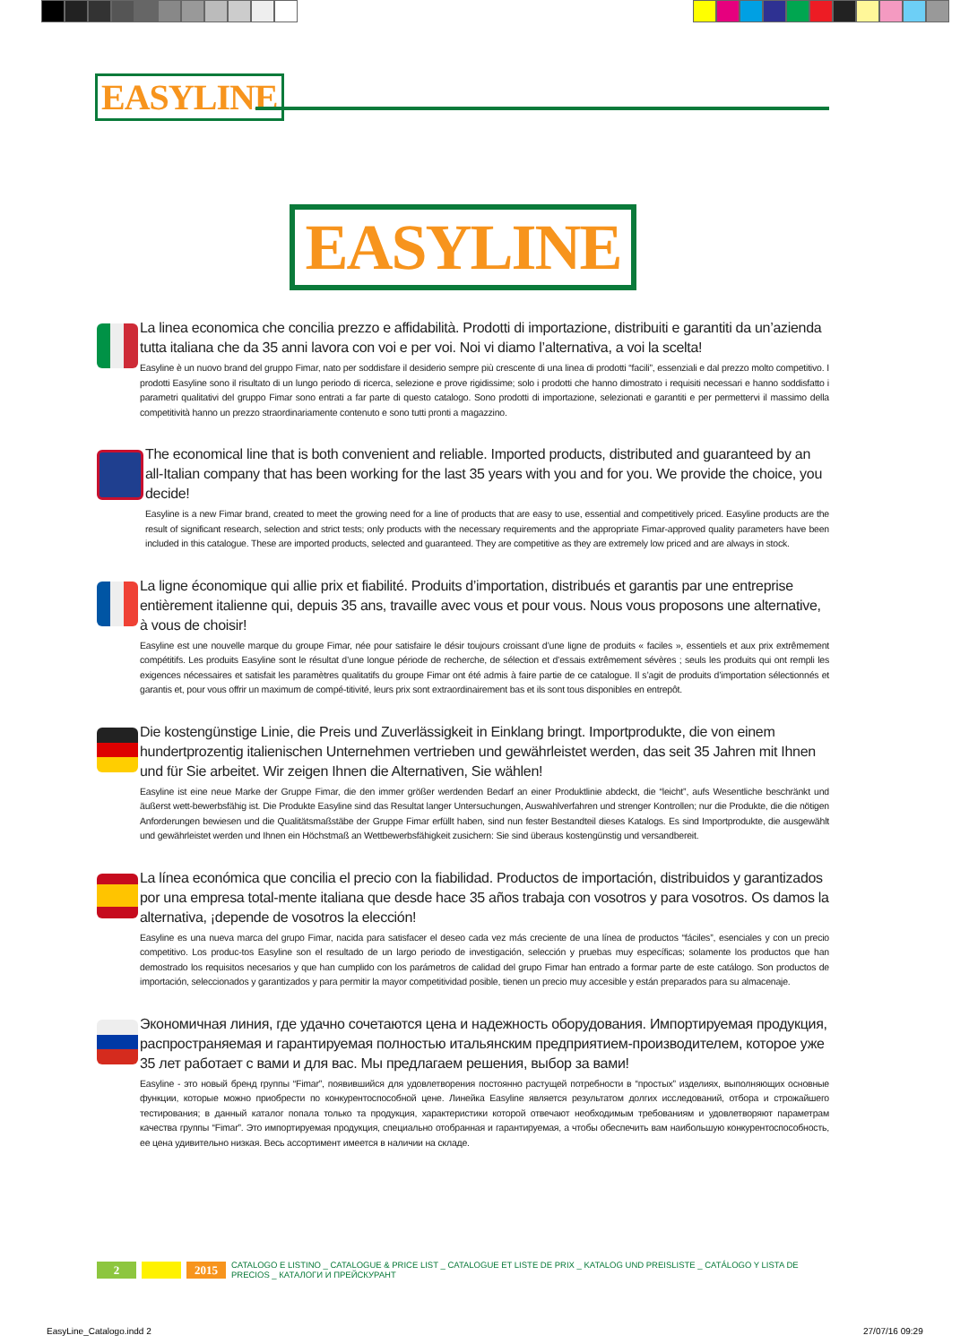EASYLINE
EASYLINE
La linea economica che concilia prezzo e affidabilità. Prodotti di importazione, distribuiti e garantiti da un’azienda tutta italiana che da 35 anni lavora con voi e per voi. Noi vi diamo l’alternativa, a voi la scelta!
Easyline è un nuovo brand del gruppo Fimar, nato per soddisfare il desiderio sempre più crescente di una linea di prodotti “facili”, essenziali e dal prezzo molto competitivo. I prodotti Easyline sono il risultato di un lungo periodo di ricerca, selezione e prove rigidissime; solo i prodotti che hanno dimostrato i requisiti necessari e hanno soddisfatto i parametri qualitativi del gruppo Fimar sono entrati a far parte di questo catalogo. Sono prodotti di importazione, selezionati e garantiti e per permettervi il massimo della competitività hanno un prezzo straordinariamente contenuto e sono tutti pronti a magazzino.
The economical line that is both convenient and reliable. Imported products, distributed and guaranteed by an all-Italian company that has been working for the last 35 years with you and for you. We provide the choice, you decide!
Easyline is a new Fimar brand, created to meet the growing need for a line of products that are easy to use, essential and competitively priced. Easyline products are the result of significant research, selection and strict tests; only products with the necessary requirements and the appropriate Fimar-approved quality parameters have been included in this catalogue. These are imported products, selected and guaranteed. They are competitive as they are extremely low priced and are always in stock.
La ligne économique qui allie prix et fiabilité. Produits d’importation, distribués et garantis par une entreprise entièrement italienne qui, depuis 35 ans, travaille avec vous et pour vous. Nous vous proposons une alternative, à vous de choisir!
Easyline est une nouvelle marque du groupe Fimar, née pour satisfaire le désir toujours croissant d’une ligne de produits « faciles », essentiels et aux prix extrêmement compétitifs. Les produits Easyline sont le résultat d’une longue période de recherche, de sélection et d’essais extrêmement sévères ; seuls les produits qui ont rempli les exigences nécessaires et satisfait les paramètres qualitatifs du groupe Fimar ont été admis à faire partie de ce catalogue. Il s’agit de produits d’importation sélectionnés et garantis et, pour vous offrir un maximum de compé-titivité, leurs prix sont extraordinairement bas et ils sont tous disponibles en entrepôt.
Die kostengünstige Linie, die Preis und Zuverlässigkeit in Einklang bringt. Importprodukte, die von einem hundertprozentig italienischen Unternehmen vertrieben und gewährleistet werden, das seit 35 Jahren mit Ihnen und für Sie arbeitet. Wir zeigen Ihnen die Alternativen, Sie wählen!
Easyline ist eine neue Marke der Gruppe Fimar, die den immer größer werdenden Bedarf an einer Produktlinie abdeckt, die “leicht”, aufs Wesentliche beschränkt und äußerst wett-bewerbsfähig ist. Die Produkte Easyline sind das Resultat langer Untersuchungen, Auswahlverfahren und strenger Kontrollen; nur die Produkte, die die nötigen Anforderungen bewiesen und die Qualitätsmaßstäbe der Gruppe Fimar erfüllt haben, sind nun fester Bestandteil dieses Katalogs. Es sind Importprodukte, die ausgewählt und gewährleistet werden und Ihnen ein Höchstmaß an Wettbewerbsfähigkeit zusichern: Sie sind überaus kostengünstig und versandbereit.
La línea económica que concilia el precio con la fiabilidad. Productos de importación, distribuidos y garantizados por una empresa total-mente italiana que desde hace 35 años trabaja con vosotros y para vosotros. Os damos la alternativa, ¡depende de vosotros la elección!
Easyline es una nueva marca del grupo Fimar, nacida para satisfacer el deseo cada vez más creciente de una línea de productos “fáciles”, esenciales y con un precio competitivo. Los produc-tos Easyline son el resultado de un largo periodo de investigación, selección y pruebas muy específicas; solamente los productos que han demostrado los requisitos necesarios y que han cumplido con los parámetros de calidad del grupo Fimar han entrado a formar parte de este catálogo. Son productos de importación, seleccionados y garantizados y para permitir la mayor competitividad posible, tienen un precio muy accesible y están preparados para su almacenaje.
Экономичная линия, где удачно сочетаются цена и надежность оборудования. Импортируемая продукция, распространяемая и гарантируемая полностью итальянским предприятием-производителем, которое уже 35 лет работает с вами и для вас. Мы предлагаем решения, выбор за вами!
Easyline - это новый бренд группы “Fimar”, появившийся для удовлетворения постоянно растущей потребности в “простых” изделиях, выполняющих основные функции, которые можно приобрести по конкурентоспособной цене. Линейка Easyline является результатом долгих исследований, отбора и строжайшего тестирования; в данный каталог попала только та продукция, характеристики которой отвечают необходимым требованиям и удовлетворяют параметрам качества группы “Fimar”. Это импортируемая продукция, специально отобранная и гарантируемая, а чтобы обеспечить вам наибольшую конкурентоспособность, ее цена удивительно низкая. Весь ассортимент имеется в наличии на складе.
2 2015
CATALOGO E LISTINO _ CATALOGUE & PRICE LIST _ CATALOGUE ET LISTE DE PRIX _ KATALOG UND PREISLISTE _ CATÁLOGO Y LISTA DE PRECIOS _ КАТАЛОГИ И ПРЕЙСКУРАНТ
EasyLine_Catalogo.indd 2 27/07/16 09:29